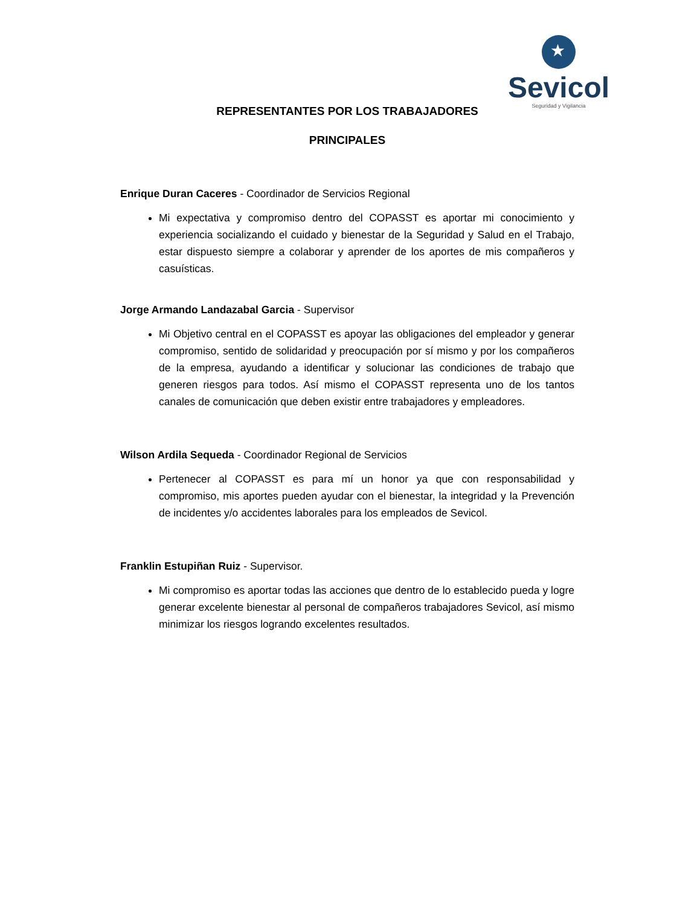★
Sevicol
Seguridad y Vigilancia
REPRESENTANTES POR LOS TRABAJADORES
PRINCIPALES
Enrique Duran Caceres - Coordinador de Servicios Regional
Mi expectativa y compromiso dentro del COPASST es aportar mi conocimiento y experiencia socializando el cuidado y bienestar de la Seguridad y Salud en el Trabajo, estar dispuesto siempre a colaborar y aprender de los aportes de mis compañeros y casuísticas.
Jorge Armando Landazabal Garcia - Supervisor
Mi Objetivo central en el COPASST es apoyar las obligaciones del empleador y generar compromiso, sentido de solidaridad y preocupación por sí mismo y por los compañeros de la empresa, ayudando a identificar y solucionar las condiciones de trabajo que generen riesgos para todos. Así mismo el COPASST representa uno de los tantos canales de comunicación que deben existir entre trabajadores y empleadores.
Wilson Ardila Sequeda - Coordinador Regional de Servicios
Pertenecer al COPASST es para mí un honor ya que con responsabilidad y compromiso, mis aportes pueden ayudar con el bienestar, la integridad y la Prevención de incidentes y/o accidentes laborales para los empleados de Sevicol.
Franklin Estupiñan Ruiz - Supervisor.
Mi compromiso es aportar todas las acciones que dentro de lo establecido pueda y logre generar excelente bienestar al personal de compañeros trabajadores Sevicol, así mismo minimizar los riesgos logrando excelentes resultados.